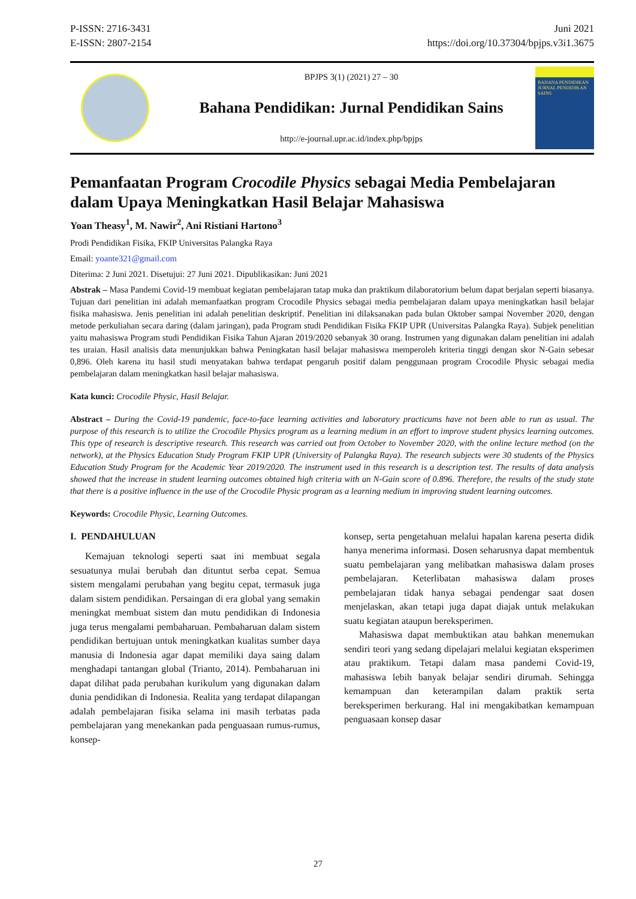P-ISSN: 2716-3431
E-ISSN: 2807-2154
Juni 2021
https://doi.org/10.37304/bpjps.v3i1.3675
BPJPS 3(1) (2021) 27 – 30
Bahana Pendidikan: Jurnal Pendidikan Sains
http://e-journal.upr.ac.id/index.php/bpjps
BAHANA PENDIDIKAN
JURNAL PENDIDIKAN SAINS
Pemanfaatan Program Crocodile Physics sebagai Media Pembelajaran dalam Upaya Meningkatkan Hasil Belajar Mahasiswa
Yoan Theasy<sup>1</sup>, M. Nawir<sup>2</sup>, Ani Ristiani Hartono<sup>3</sup>
Prodi Pendidikan Fisika, FKIP Universitas Palangka Raya
Email: yoante321@gmail.com
Diterima: 2 Juni 2021. Disetujui: 27 Juni 2021. Dipublikasikan: Juni 2021
Abstrak – Masa Pandemi Covid-19 membuat kegiatan pembelajaran tatap muka dan praktikum dilaboratorium belum dapat berjalan seperti biasanya. Tujuan dari penelitian ini adalah memanfaatkan program Crocodile Physics sebagai media pembelajaran dalam upaya meningkatkan hasil belajar fisika mahasiswa. Jenis penelitian ini adalah penelitian deskriptif. Penelitian ini dilaksanakan pada bulan Oktober sampai November 2020, dengan metode perkuliahan secara daring (dalam jaringan), pada Program studi Pendidikan Fisika FKIP UPR (Universitas Palangka Raya). Subjek penelitian yaitu mahasiswa Program studi Pendidikan Fisika Tahun Ajaran 2019/2020 sebanyak 30 orang. Instrumen yang digunakan dalam penelitian ini adalah tes uraian. Hasil analisis data menunjukkan bahwa Peningkatan hasil belajar mahasiswa memperoleh kriteria tinggi dengan skor N-Gain sebesar 0,896. Oleh karena itu hasil studi menyatakan bahwa terdapat pengaruh positif dalam penggunaan program Crocodile Physic sebagai media pembelajaran dalam meningkatkan hasil belajar mahasiswa.
Kata kunci: Crocodile Physic, Hasil Belajar.
Abstract – During the Covid-19 pandemic, face-to-face learning activities and laboratory practicums have not been able to run as usual. The purpose of this research is to utilize the Crocodile Physics program as a learning medium in an effort to improve student physics learning outcomes. This type of research is descriptive research. This research was carried out from October to November 2020, with the online lecture method (on the network), at the Physics Education Study Program FKIP UPR (University of Palangka Raya). The research subjects were 30 students of the Physics Education Study Program for the Academic Year 2019/2020. The instrument used in this research is a description test. The results of data analysis showed that the increase in student learning outcomes obtained high criteria with an N-Gain score of 0.896. Therefore, the results of the study state that there is a positive influence in the use of the Crocodile Physic program as a learning medium in improving student learning outcomes.
Keywords: Crocodile Physic, Learning Outcomes.
I. PENDAHULUAN
Kemajuan teknologi seperti saat ini membuat segala sesuatunya mulai berubah dan dituntut serba cepat. Semua sistem mengalami perubahan yang begitu cepat, termasuk juga dalam sistem pendidikan. Persaingan di era global yang semakin meningkat membuat sistem dan mutu pendidikan di Indonesia juga terus mengalami pembaharuan. Pembaharuan dalam sistem pendidikan bertujuan untuk meningkatkan kualitas sumber daya manusia di Indonesia agar dapat memiliki daya saing dalam menghadapi tantangan global (Trianto, 2014). Pembaharuan ini dapat dilihat pada perubahan kurikulum yang digunakan dalam dunia pendidikan di Indonesia. Realita yang terdapat dilapangan adalah pembelajaran fisika selama ini masih terbatas pada pembelajaran yang menekankan pada penguasaan rumus-rumus, konsep-
konsep, serta pengetahuan melalui hapalan karena peserta didik hanya menerima informasi. Dosen seharusnya dapat membentuk suatu pembelajaran yang melibatkan mahasiswa dalam proses pembelajaran. Keterlibatan mahasiswa dalam proses pembelajaran tidak hanya sebagai pendengar saat dosen menjelaskan, akan tetapi juga dapat diajak untuk melakukan suatu kegiatan ataupun bereksperimen.
Mahasiswa dapat membuktikan atau bahkan menemukan sendiri teori yang sedang dipelajari melalui kegiatan eksperimen atau praktikum. Tetapi dalam masa pandemi Covid-19, mahasiswa lebih banyak belajar sendiri dirumah. Sehingga kemampuan dan keterampilan dalam praktik serta bereksperimen berkurang. Hal ini mengakibatkan kemampuan penguasaan konsep dasar
27